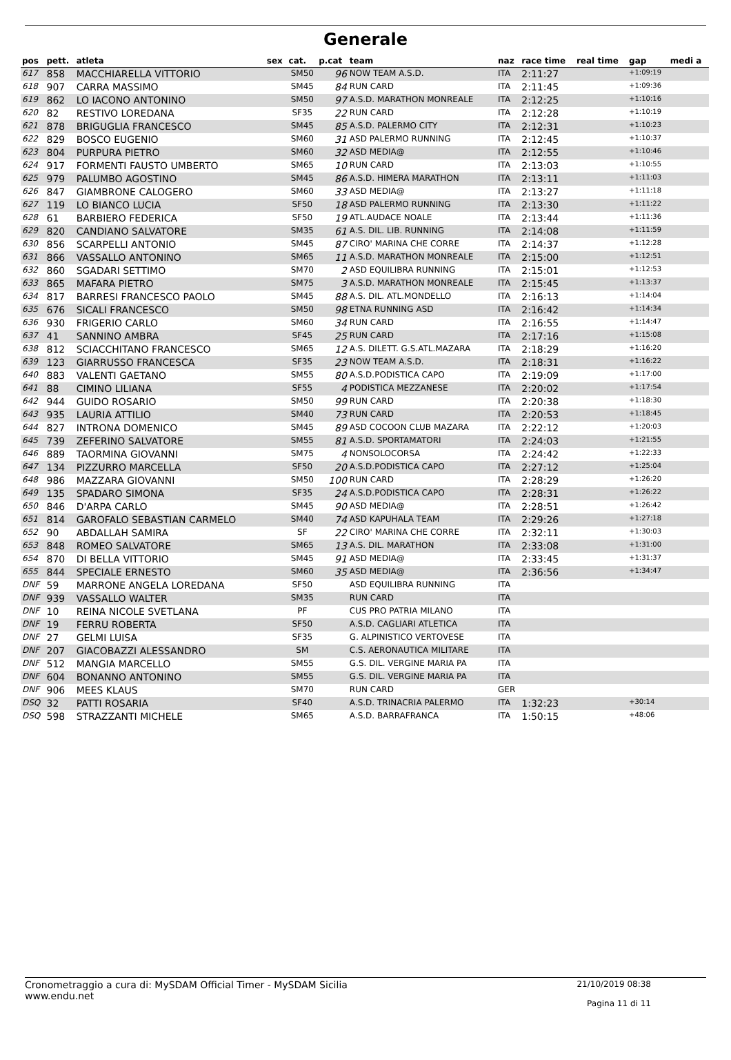Generale
| pos | pett. | atleta | sex | cat. | p.cat | team | naz | race time | real time | gap | medi a |
| --- | --- | --- | --- | --- | --- | --- | --- | --- | --- | --- | --- |
| 617 | 858 | MACCHIARELLA VITTORIO | | SM50 | 96 | NOW TEAM A.S.D. | ITA | 2:11:27 | | +1:09:19 | |
| 618 | 907 | CARRA MASSIMO | | SM45 | 84 | RUN CARD | ITA | 2:11:45 | | +1:09:36 | |
| 619 | 862 | LO IACONO ANTONINO | | SM50 | 97 | A.S.D. MARATHON MONREALE | ITA | 2:12:25 | | +1:10:16 | |
| 620 | 82 | RESTIVO LOREDANA | | SF35 | 22 | RUN CARD | ITA | 2:12:28 | | +1:10:19 | |
| 621 | 878 | BRIGUGLIA FRANCESCO | | SM45 | 85 | A.S.D. PALERMO CITY | ITA | 2:12:31 | | +1:10:23 | |
| 622 | 829 | BOSCO EUGENIO | | SM60 | 31 | ASD PALERMO RUNNING | ITA | 2:12:45 | | +1:10:37 | |
| 623 | 804 | PURPURA PIETRO | | SM60 | 32 | ASD MEDIA@ | ITA | 2:12:55 | | +1:10:46 | |
| 624 | 917 | FORMENTI FAUSTO UMBERTO | | SM65 | 10 | RUN CARD | ITA | 2:13:03 | | +1:10:55 | |
| 625 | 979 | PALUMBO AGOSTINO | | SM45 | 86 | A.S.D. HIMERA MARATHON | ITA | 2:13:11 | | +1:11:03 | |
| 626 | 847 | GIAMBRONE CALOGERO | | SM60 | 33 | ASD MEDIA@ | ITA | 2:13:27 | | +1:11:18 | |
| 627 | 119 | LO BIANCO LUCIA | | SF50 | 18 | ASD PALERMO RUNNING | ITA | 2:13:30 | | +1:11:22 | |
| 628 | 61 | BARBIERO FEDERICA | | SF50 | 19 | ATL.AUDACE NOALE | ITA | 2:13:44 | | +1:11:36 | |
| 629 | 820 | CANDIANO SALVATORE | | SM35 | 61 | A.S. DIL. LIB. RUNNING | ITA | 2:14:08 | | +1:11:59 | |
| 630 | 856 | SCARPELLI ANTONIO | | SM45 | 87 | CIRO' MARINA CHE CORRE | ITA | 2:14:37 | | +1:12:28 | |
| 631 | 866 | VASSALLO ANTONINO | | SM65 | 11 | A.S.D. MARATHON MONREALE | ITA | 2:15:00 | | +1:12:51 | |
| 632 | 860 | SGADARI SETTIMO | | SM70 | 2 | ASD EQUILIBRA RUNNING | ITA | 2:15:01 | | +1:12:53 | |
| 633 | 865 | MAFARA PIETRO | | SM75 | 3 | A.S.D. MARATHON MONREALE | ITA | 2:15:45 | | +1:13:37 | |
| 634 | 817 | BARRESI FRANCESCO PAOLO | | SM45 | 88 | A.S. DIL. ATL.MONDELLO | ITA | 2:16:13 | | +1:14:04 | |
| 635 | 676 | SICALI FRANCESCO | | SM50 | 98 | ETNA RUNNING ASD | ITA | 2:16:42 | | +1:14:34 | |
| 636 | 930 | FRIGERIO CARLO | | SM60 | 34 | RUN CARD | ITA | 2:16:55 | | +1:14:47 | |
| 637 | 41 | SANNINO AMBRA | | SF45 | 25 | RUN CARD | ITA | 2:17:16 | | +1:15:08 | |
| 638 | 812 | SCIACCHITANO FRANCESCO | | SM65 | 12 | A.S. DILETT. G.S.ATL.MAZARA | ITA | 2:18:29 | | +1:16:20 | |
| 639 | 123 | GIARRUSSO FRANCESCA | | SF35 | 23 | NOW TEAM A.S.D. | ITA | 2:18:31 | | +1:16:22 | |
| 640 | 883 | VALENTI GAETANO | | SM55 | 80 | A.S.D.PODISTICA CAPO | ITA | 2:19:09 | | +1:17:00 | |
| 641 | 88 | CIMINO LILIANA | | SF55 | 4 | PODISTICA MEZZANESE | ITA | 2:20:02 | | +1:17:54 | |
| 642 | 944 | GUIDO ROSARIO | | SM50 | 99 | RUN CARD | ITA | 2:20:38 | | +1:18:30 | |
| 643 | 935 | LAURIA ATTILIO | | SM40 | 73 | RUN CARD | ITA | 2:20:53 | | +1:18:45 | |
| 644 | 827 | INTRONA DOMENICO | | SM45 | 89 | ASD COCOON CLUB MAZARA | ITA | 2:22:12 | | +1:20:03 | |
| 645 | 739 | ZEFERINO SALVATORE | | SM55 | 81 | A.S.D. SPORTAMATORI | ITA | 2:24:03 | | +1:21:55 | |
| 646 | 889 | TAORMINA GIOVANNI | | SM75 | 4 | NONSOLOCORSA | ITA | 2:24:42 | | +1:22:33 | |
| 647 | 134 | PIZZURRO MARCELLA | | SF50 | 20 | A.S.D.PODISTICA CAPO | ITA | 2:27:12 | | +1:25:04 | |
| 648 | 986 | MAZZARA GIOVANNI | | SM50 | 100 | RUN CARD | ITA | 2:28:29 | | +1:26:20 | |
| 649 | 135 | SPADARO SIMONA | | SF35 | 24 | A.S.D.PODISTICA CAPO | ITA | 2:28:31 | | +1:26:22 | |
| 650 | 846 | D'ARPA CARLO | | SM45 | 90 | ASD MEDIA@ | ITA | 2:28:51 | | +1:26:42 | |
| 651 | 814 | GAROFALO SEBASTIAN CARMELO | | SM40 | 74 | ASD KAPUHALA TEAM | ITA | 2:29:26 | | +1:27:18 | |
| 652 | 90 | ABDALLAH SAMIRA | | SF | 22 | CIRO' MARINA CHE CORRE | ITA | 2:32:11 | | +1:30:03 | |
| 653 | 848 | ROMEO SALVATORE | | SM65 | 13 | A.S. DIL. MARATHON | ITA | 2:33:08 | | +1:31:00 | |
| 654 | 870 | DI BELLA VITTORIO | | SM45 | 91 | ASD MEDIA@ | ITA | 2:33:45 | | +1:31:37 | |
| 655 | 844 | SPECIALE ERNESTO | | SM60 | 35 | ASD MEDIA@ | ITA | 2:36:56 | | +1:34:47 | |
| DNF | 59 | MARRONE ANGELA LOREDANA | | SF50 | | ASD EQUILIBRA RUNNING | ITA | | | | |
| DNF | 939 | VASSALLO WALTER | | SM35 | | RUN CARD | ITA | | | | |
| DNF | 10 | REINA NICOLE SVETLANA | | PF | | CUS PRO PATRIA MILANO | ITA | | | | |
| DNF | 19 | FERRU ROBERTA | | SF50 | | A.S.D. CAGLIARI ATLETICA | ITA | | | | |
| DNF | 27 | GELMI LUISA | | SF35 | | G. ALPINISTICO VERTOVESE | ITA | | | | |
| DNF | 207 | GIACOBAZZI ALESSANDRO | | SM | | C.S. AERONAUTICA MILITARE | ITA | | | | |
| DNF | 512 | MANGIA MARCELLO | | SM55 | | G.S. DIL. VERGINE MARIA PA | ITA | | | | |
| DNF | 604 | BONANNO ANTONINO | | SM55 | | G.S. DIL. VERGINE MARIA PA | ITA | | | | |
| DNF | 906 | MEES KLAUS | | SM70 | | RUN CARD | GER | | | | |
| DSQ | 32 | PATTI ROSARIA | | SF40 | | A.S.D. TRINACRIA PALERMO | ITA | 1:32:23 | | +30:14 | |
| DSQ | 598 | STRAZZANTI MICHELE | | SM65 | | A.S.D. BARRAFRANCA | ITA | 1:50:15 | | +48:06 | |
Cronometraggio a cura di: MySDAM Official Timer - MySDAM Sicilia
www.endu.net
21/10/2019 08:38
Pagina 11 di 11